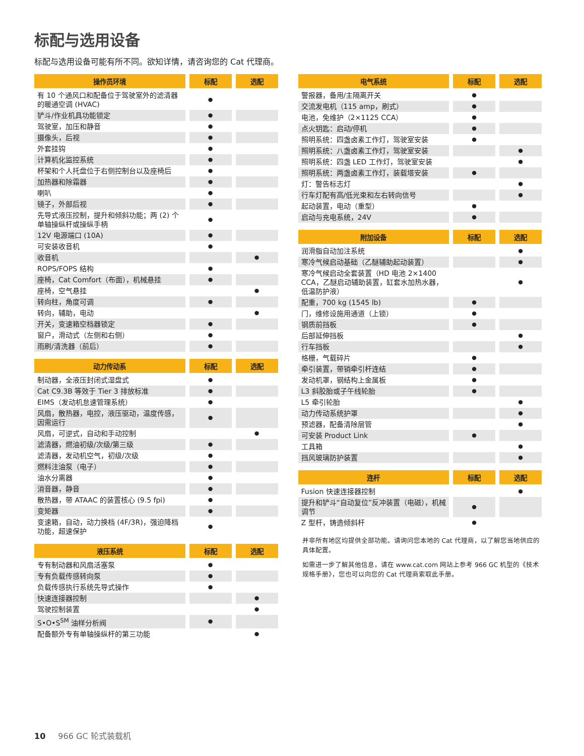标配与选用设备
标配与选用设备可能有所不同。欲知详情，请咨询您的 Cat 代理商。
| 操作员环境 | 标配 | 选配 |
| --- | --- | --- |
| 有 10 个通风口和配备位于驾驶室外的滤清器的暖通空调 (HVAC) | ● | |
| 铲斗/作业机具功能锁定 | ● | |
| 驾驶室，加压和静音 | ● | |
| 摄像头，后视 | ● | |
| 外套挂钩 | ● | |
| 计算机化监控系统 | ● | |
| 杯架和个人托盘位于右侧控制台以及座椅后 | ● | |
| 加热器和除霜器 | ● | |
| 喇叭 | ● | |
| 镜子，外部后视 | ● | |
| 先导式液压控制，提升和倾斜功能；两 (2) 个单轴操纵杆或操纵手柄 | ● | |
| 12V 电源端口 (10A) | ● | |
| 可安装收音机 | ● | |
| 收音机 | | ● |
| ROPS/FOPS 结构 | ● | |
| 座椅，Cat Comfort（布面），机械悬挂 | ● | |
| 座椅，空气悬挂 | | ● |
| 转向柱，角度可调 | ● | |
| 转向，辅助，电动 | | ● |
| 开关，变速箱空档器锁定 | ● | |
| 窗户，滑动式（左侧和右侧） | ● | |
| 雨刷/清洗器（前后） | ● | |
| 动力传动系 | 标配 | 选配 |
| --- | --- | --- |
| 制动器，全液压封闭式湿盘式 | ● | |
| Cat C9.3B 等效于 Tier 3 排放标准 | ● | |
| EIMS（发动机怠速管理系统） | ● | |
| 风扇，散热器，电控，液压驱动，温度传感，因需运行 | ● | |
| 风扇，可逆式，自动和手动控制 | | ● |
| 滤清器，燃油初级/次级/第三级 | ● | |
| 滤清器，发动机空气，初级/次级 | ● | |
| 燃料注油泵（电子） | ● | |
| 油水分离器 | ● | |
| 消音器，静音 | ● | |
| 散热器，带 ATAAC 的装置核心 (9.5 fpi) | ● | |
| 变矩器 | ● | |
| 变速箱，自动，动力换档 (4F/3R)，强迫降档功能，超速保护 | ● | |
| 液压系统 | 标配 | 选配 |
| --- | --- | --- |
| 专有制动器和风扇活塞泵 | ● | |
| 专有负载传感转向泵 | ● | |
| 负载传感执行系统先导式操作 | ● | |
| 快速连接器控制 | | ● |
| 驾驶控制装置 | | ● |
| S•O•S<sup>SM</sup> 油样分析阀 | ● | |
| 配备额外专有单轴操纵杆的第三功能 | | ● |
| 电气系统 | 标配 | 选配 |
| --- | --- | --- |
| 警报器，备用/主隔离开关 | ● | |
| 交流发电机（115 amp，刷式） | ● | |
| 电池，免维护（2×1125 CCA） | ● | |
| 点火钥匙：启动/停机 | ● | |
| 照明系统：四盏卤素工作灯，驾驶室安装 | ● | |
| 照明系统：八盏卤素工作灯，驾驶室安装 | | ● |
| 照明系统：四盏 LED 工作灯，驾驶室安装 | | ● |
| 照明系统：两盏卤素工作灯，装载塔安装 | ● | |
| 灯：警告标志灯 | | ● |
| 行车灯配有高/低光束和左右转向信号 | | ● |
| 起动装置，电动（重型） | ● | |
| 启动与充电系统，24V | ● | |
| 附加设备 | 标配 | 选配 |
| --- | --- | --- |
| 润滑脂自动加注系统 | | ● |
| 寒冷气候启动基础（乙醚辅助起动装置） | | ● |
| 寒冷气候启动全套装置（HD 电池 2×1400 CCA，乙醚启动辅助装置，缸套水加热水器，低温防护液） | | ● |
| 配重，700 kg (1545 lb) | ● | |
| 门，维修设施用通道（上锁） | ● | |
| 钢质前挡板 | ● | |
| 后部延伸挡板 | | ● |
| 行车挡板 | | ● |
| 格栅，气载碎片 | ● | |
| 牵引装置，带销牵引杆连结 | ● | |
| 发动机罩，钢结构上金属板 | ● | |
| L3 斜胶胎或子午线轮胎 | ● | |
| L5 牵引轮胎 | | ● |
| 动力传动系统护罩 | | ● |
| 预滤器，配备清除层管 | | ● |
| 可安装 Product Link | ● | |
| 工具箱 | | ● |
| 挡风玻璃防护装置 | | ● |
| 连杆 | 标配 | 选配 |
| --- | --- | --- |
| Fusion 快速连接器控制 | | ● |
| 提升和铲斗“自动复位”反冲装置（电磁），机械调节 | ● | |
| Z 型杆，铸造倾斜杆 | ● | |
并非所有地区均提供全部功能。请询问您本地的 Cat 代理商，以了解您当地供应的具体配置。
如需进一步了解其他信息，请在 www.cat.com 网站上参考 966 GC 机型的《技术规格手册》，您也可以向您的 Cat 代理商索取此手册。
10 966 GC 轮式装载机